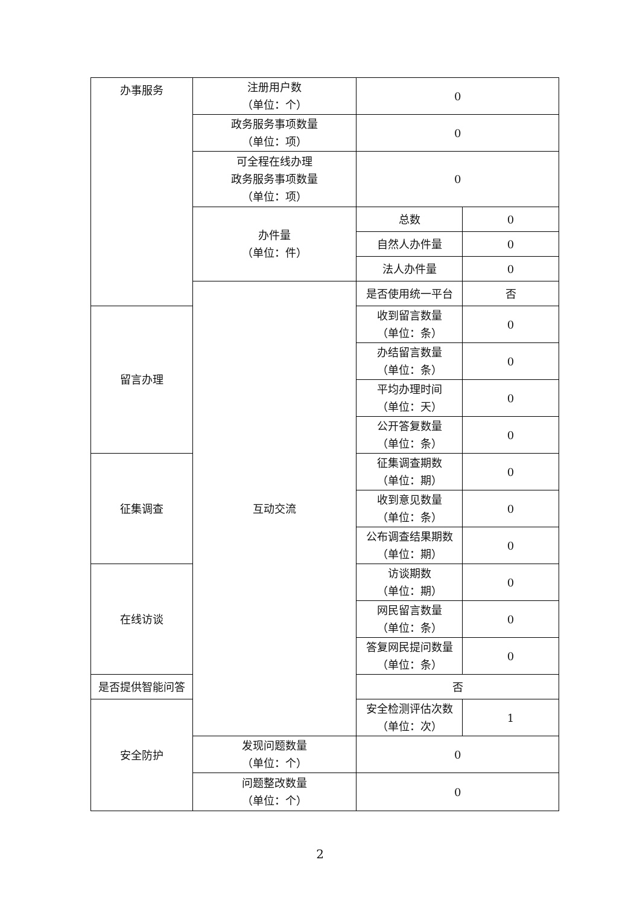| 办事服务 | 注册用户数 （单位：个） | 0 | |
| | 政务服务事项数量 （单位：项） | 0 | |
| | 可全程在线办理 政务服务事项数量 （单位：项） | 0 | |
| | 办件量 （单位：件） | 总数 | 0 |
| | | 自然人办件量 | 0 |
| | | 法人办件量 | 0 |
| | 互动交流 | 是否使用统一平台 | 否 |
| 留言办理 | | 收到留言数量 （单位：条） | 0 |
| | | 办结留言数量 （单位：条） | 0 |
| | | 平均办理时间 （单位：天） | 0 |
| | | 公开答复数量 （单位：条） | 0 |
| 征集调查 | | 征集调查期数 （单位：期） | 0 |
| | | 收到意见数量 （单位：条） | 0 |
| | | 公布调查结果期数 （单位：期） | 0 |
| 在线访谈 | | 访谈期数 （单位：期） | 0 |
| | | 网民留言数量 （单位：条） | 0 |
| | | 答复网民提问数量 （单位：条） | 0 |
| 是否提供智能问答 | | 否 | |
| 安全防护 | | 安全检测评估次数 （单位：次） | 1 |
| | 发现问题数量 （单位：个） | 0 | |
| | 问题整改数量 （单位：个） | 0 | |
2